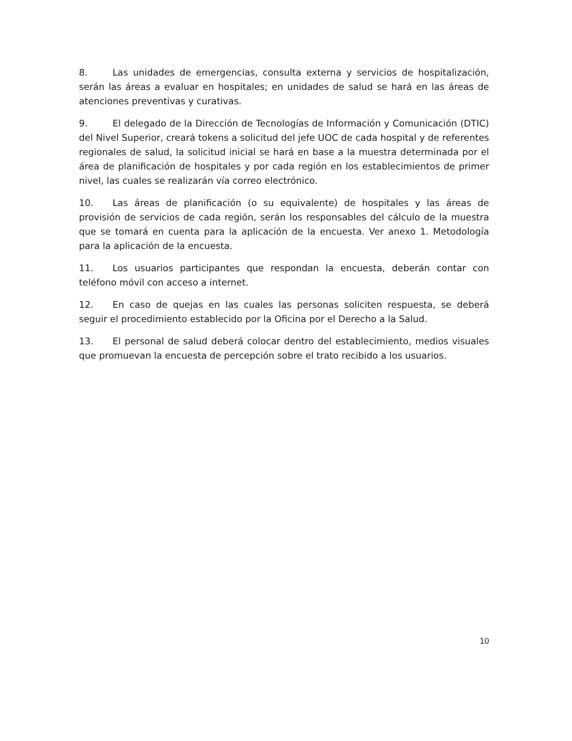8. Las unidades de emergencias, consulta externa y servicios de hospitalización, serán las áreas a evaluar en hospitales; en unidades de salud se hará en las áreas de atenciones preventivas y curativas.
9. El delegado de la Dirección de Tecnologías de Información y Comunicación (DTIC) del Nivel Superior, creará tokens a solicitud del jefe UOC de cada hospital y de referentes regionales de salud, la solicitud inicial se hará en base a la muestra determinada por el área de planificación de hospitales y por cada región en los establecimientos de primer nivel, las cuales se realizarán vía correo electrónico.
10. Las áreas de planificación (o su equivalente) de hospitales y las áreas de provisión de servicios de cada región, serán los responsables del cálculo de la muestra que se tomará en cuenta para la aplicación de la encuesta. Ver anexo 1. Metodología para la aplicación de la encuesta.
11. Los usuarios participantes que respondan la encuesta, deberán contar con teléfono móvil con acceso a internet.
12. En caso de quejas en las cuales las personas soliciten respuesta, se deberá seguir el procedimiento establecido por la Oficina por el Derecho a la Salud.
13. El personal de salud deberá colocar dentro del establecimiento, medios visuales que promuevan la encuesta de percepción sobre el trato recibido a los usuarios.
10